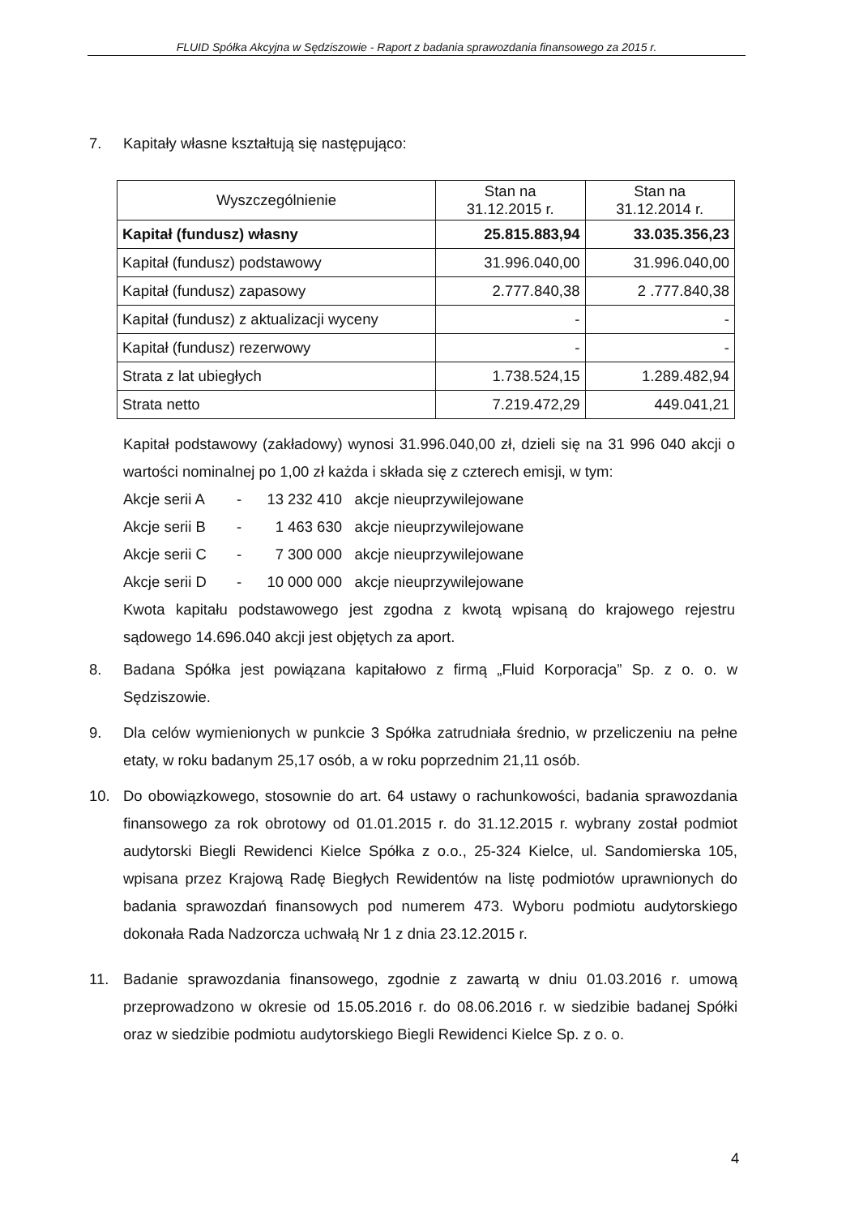FLUID Spółka Akcyjna w Sędziszowie - Raport z badania sprawozdania finansowego za 2015 r.
7. Kapitały własne kształtują się następująco:
| Wyszczególnienie | Stan na 31.12.2015 r. | Stan na 31.12.2014 r. |
| --- | --- | --- |
| Kapitał (fundusz) własny | 25.815.883,94 | 33.035.356,23 |
| Kapitał (fundusz) podstawowy | 31.996.040,00 | 31.996.040,00 |
| Kapitał (fundusz) zapasowy | 2.777.840,38 | 2 .777.840,38 |
| Kapitał (fundusz) z aktualizacji wyceny | - | - |
| Kapitał (fundusz) rezerwowy | - | - |
| Strata z lat ubiegłych | 1.738.524,15 | 1.289.482,94 |
| Strata netto | 7.219.472,29 | 449.041,21 |
Kapitał podstawowy (zakładowy) wynosi 31.996.040,00 zł, dzieli się na 31 996 040 akcji o wartości nominalnej po 1,00 zł każda i składa się z czterech emisji, w tym:
Akcje serii A - 13 232 410 akcje nieuprzywilejowane
Akcje serii B - 1 463 630 akcje nieuprzywilejowane
Akcje serii C - 7 300 000 akcje nieuprzywilejowane
Akcje serii D - 10 000 000 akcje nieuprzywilejowane
Kwota kapitału podstawowego jest zgodna z kwotą wpisaną do krajowego rejestru sądowego 14.696.040 akcji jest objętych za aport.
8. Badana Spółka jest powiązana kapitałowo z firmą „Fluid Korporacja” Sp. z o. o. w Sędziszowie.
9. Dla celów wymienionych w punkcie 3 Spółka zatrudniała średnio, w przeliczeniu na pełne etaty, w roku badanym 25,17 osób, a w roku poprzednim 21,11 osób.
10. Do obowiązkowego, stosownie do art. 64 ustawy o rachunkowości, badania sprawozdania finansowego za rok obrotowy od 01.01.2015 r. do 31.12.2015 r. wybrany został podmiot audytorski Biegli Rewidenci Kielce Spółka z o.o., 25-324 Kielce, ul. Sandomierska 105, wpisana przez Krajową Radę Biegłych Rewidentów na listę podmiotów uprawnionych do badania sprawozdań finansowych pod numerem 473. Wyboru podmiotu audytorskiego dokonała Rada Nadzorcza uchwałą Nr 1 z dnia 23.12.2015 r.
11. Badanie sprawozdania finansowego, zgodnie z zawartą w dniu 01.03.2016 r. umową przeprowadzono w okresie od 15.05.2016 r. do 08.06.2016 r. w siedzibie badanej Spółki oraz w siedzibie podmiotu audytorskiego Biegli Rewidenci Kielce Sp. z o. o.
4